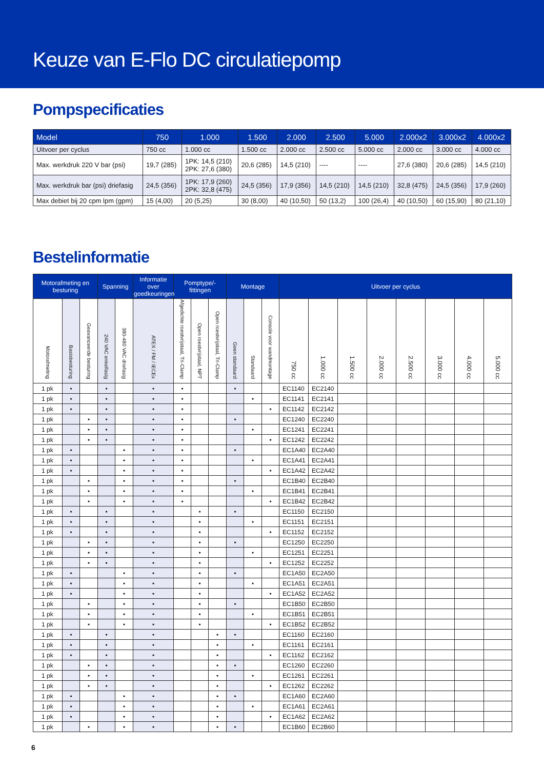Keuze van E-Flo DC circulatiepomp
Pompspecificaties
| Model | 750 | 1.000 | 1.500 | 2.000 | 2.500 | 5.000 | 2.000x2 | 3.000x2 | 4.000x2 |
| --- | --- | --- | --- | --- | --- | --- | --- | --- | --- |
| Uitvoer per cyclus | 750 cc | 1.000 cc | 1.500 cc | 2.000 cc | 2.500 cc | 5.000 cc | 2.000 cc | 3.000 cc | 4.000 cc |
| Max. werkdruk 220 V bar (psi) | 19,7 (285) | 1PK: 14,5 (210) 2PK: 27,6 (380) | 20,6 (285) | 14,5 (210) | ---- | ---- | 27,6 (380) | 20,6 (285) | 14,5 (210) |
| Max. werkdruk bar (psi) driefasig | 24,5 (356) | 1PK: 17,9 (260) 2PK: 32,8 (475) | 24,5 (356) | 17,9 (356) | 14,5 (210) | 14,5 (210) | 32,8 (475) | 24,5 (356) | 17,9 (260) |
| Max debiet bij 20 cpm lpm (gpm) | 15 (4,00) | 20 (5,25) | 30 (8,00) | 40 (10,50) | 50 (13,2) | 100 (26,4) | 40 (10,50) | 60 (15,90) | 80 (21,10) |
Bestelinformatie
| Motorafmeting en besturing | | | Spanning | | Informatie over goedkeuringen | Pomptype/-fittingen | | | Montage | | | Uitvoer per cyclus | | | | | | | |
| --- | --- | --- | --- | --- | --- | --- | --- | --- | --- | --- | --- | --- | --- | --- | --- | --- | --- | --- | --- |
| Motorafmeting | Basisbesturing | Geavanceerde besturing | 240 VAC enkelfasig | 380-480 VAC driefasig | ATEX / FM / IECEx | Afgedichte roestvrijstaal, Tri-Clamp | Open roestvrijstaal, NPT | Open roestvrijstaal, Tri-Clamp | Geen standaard | Standaard | Console voor wandmontage | 750 cc | 1.000 cc | 1.500 cc | 2.000 cc | 2.500 cc | 3.000 cc | 4.000 cc | 5.000 cc |
| 1 pk | • | | • | | • | • | | | • | | | EC1140 | EC2140 | | | | | | |
| 1 pk | • | | • | | • | • | | | | • | | EC1141 | EC2141 | | | | | | |
| 1 pk | • | | • | | • | • | | | | | • | EC1142 | EC2142 | | | | | | |
| 1 pk | | • | • | | • | • | | | • | | | EC1240 | EC2240 | | | | | | |
| 1 pk | | • | • | | • | • | | | | • | | EC1241 | EC2241 | | | | | | |
| 1 pk | | • | • | | • | • | | | | | • | EC1242 | EC2242 | | | | | | |
| 1 pk | • | | | • | • | • | | | • | | | EC1A40 | EC2A40 | | | | | | |
| 1 pk | • | | | • | • | • | | | | • | | EC1A41 | EC2A41 | | | | | | |
| 1 pk | • | | | • | • | • | | | | | • | EC1A42 | EC2A42 | | | | | | |
| 1 pk | | • | | • | • | • | | | • | | | EC1B40 | EC2B40 | | | | | | |
| 1 pk | | • | | • | • | • | | | | • | | EC1B41 | EC2B41 | | | | | | |
| 1 pk | | • | | • | • | • | | | | | • | EC1B42 | EC2B42 | | | | | | |
| 1 pk | • | | • | | • | | • | | • | | | EC1150 | EC2150 | | | | | | |
| 1 pk | • | | • | | • | | • | | | • | | EC1151 | EC2151 | | | | | | |
| 1 pk | • | | • | | • | | • | | | | • | EC1152 | EC2152 | | | | | | |
| 1 pk | | • | • | | • | | • | | • | | | EC1250 | EC2250 | | | | | | |
| 1 pk | | • | • | | • | | • | | | • | | EC1251 | EC2251 | | | | | | |
| 1 pk | | • | • | | • | | • | | | | • | EC1252 | EC2252 | | | | | | |
| 1 pk | • | | | • | • | | • | | • | | | EC1A50 | EC2A50 | | | | | | |
| 1 pk | • | | | • | • | | • | | | • | | EC1A51 | EC2A51 | | | | | | |
| 1 pk | • | | | • | • | | • | | | | • | EC1A52 | EC2A52 | | | | | | |
| 1 pk | | • | | • | • | | • | | • | | | EC1B50 | EC2B50 | | | | | | |
| 1 pk | | • | | • | • | | • | | | • | | EC1B51 | EC2B51 | | | | | | |
| 1 pk | | • | | • | • | | • | | | | • | EC1B52 | EC2B52 | | | | | | |
| 1 pk | • | | • | | • | | | • | • | | | EC1160 | EC2160 | | | | | | |
| 1 pk | • | | • | | • | | | • | | • | | EC1161 | EC2161 | | | | | | |
| 1 pk | • | | • | | • | | | • | | | • | EC1162 | EC2162 | | | | | | |
| 1 pk | | • | • | | • | | | • | • | | | EC1260 | EC2260 | | | | | | |
| 1 pk | | • | • | | • | | | • | | • | | EC1261 | EC2261 | | | | | | |
| 1 pk | | • | • | | • | | | • | | | • | EC1262 | EC2262 | | | | | | |
| 1 pk | • | | | • | • | | | • | • | | | EC1A60 | EC2A60 | | | | | | |
| 1 pk | • | | | • | • | | | • | | • | | EC1A61 | EC2A61 | | | | | | |
| 1 pk | • | | | • | • | | | • | | | • | EC1A62 | EC2A62 | | | | | | |
| 1 pk | | • | | • | • | | | • | • | | | EC1B60 | EC2B60 | | | | | | |
6